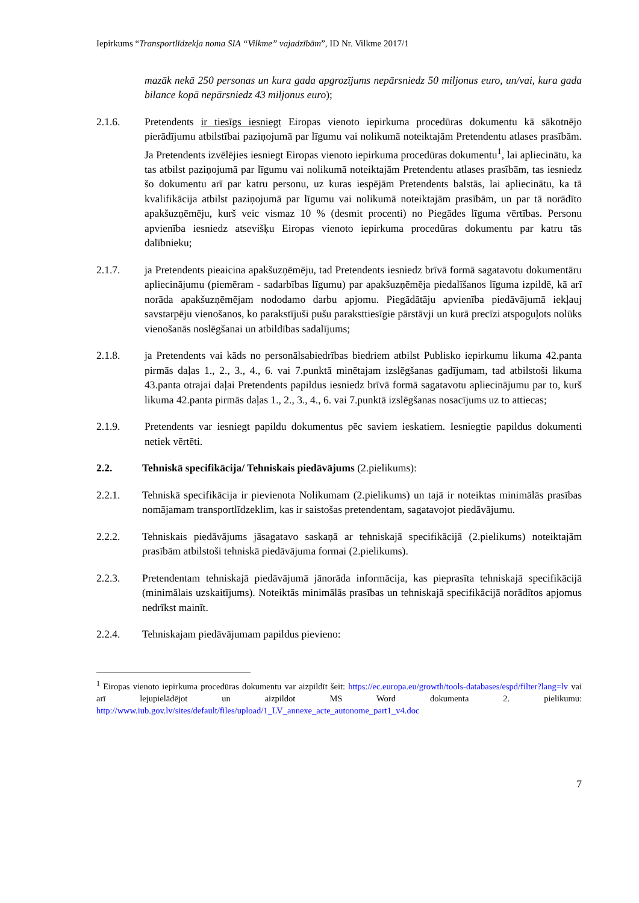Iepirkums “Transportlīdzekļa noma SIA “Vilkme” vajadzībām”, ID Nr. Vilkme 2017/1
mazāk nekā 250 personas un kura gada apgrozījums nepārsniedz 50 miljonus euro, un/vai, kura gada bilance kopā nepārsniedz 43 miljonus euro);
2.1.6. Pretendents ir tiesīgs iesniegt Eiropas vienoto iepirkuma procedūras dokumentu kā sākotnējo pierādījumu atbilstībai paziņojumā par līgumu vai nolikumā noteiktajām Pretendentu atlases prasībām. Ja Pretendents izvēlējies iesniegt Eiropas vienoto iepirkuma procedūras dokumentu<sup>1</sup>, lai apliecinātu, ka tas atbilst paziņojumā par līgumu vai nolikumā noteiktajām Pretendentu atlases prasībām, tas iesniedz šo dokumentu arī par katru personu, uz kuras iespējām Pretendents balstās, lai apliecinātu, ka tā kvalifikācija atbilst paziņojumā par līgumu vai nolikumā noteiktajām prasībām, un par tā norādīto apakšuzņēmēju, kurš veic vismaz 10 % (desmit procenti) no Piegādes līguma vērtības. Personu apvienība iesniedz atsevišķu Eiropas vienoto iepirkuma procedūras dokumentu par katru tās dalībnieku;
2.1.7. ja Pretendents pieaicina apakšuzņēmēju, tad Pretendents iesniedz brīvā formā sagatavotu dokumentāru apliecinājumu (piemēram - sadarbības līgumu) par apakšuzņēmēja piedalīšanos līguma izpildē, kā arī norāda apakšuzņēmējam nododamo darbu apjomu. Piegādātāju apvienība piedāvājumā iekļauj savstarpēju vienošanos, ko parakstījuši pušu paraksttiesīgie pārstāvji un kurā precīzi atspoguļots nolūks vienošanās noslēgšanai un atbildības sadalījums;
2.1.8. ja Pretendents vai kāds no personālsabiedrības biedriem atbilst Publisko iepirkumu likuma 42.panta pirmās daļas 1., 2., 3., 4., 6. vai 7.punktā minētajam izslēgšanas gadījumam, tad atbilstoši likuma 43.panta otrajai daļai Pretendents papildus iesniedz brīvā formā sagatavotu apliecinājumu par to, kurš likuma 42.panta pirmās daļas 1., 2., 3., 4., 6. vai 7.punktā izslēgšanas nosacījums uz to attiecas;
2.1.9. Pretendents var iesniegt papildu dokumentus pēc saviem ieskatiem. Iesniegtie papildus dokumenti netiek vērtēti.
2.2. Tehniskā specifikācija/ Tehniskais piedāvājums (2.pielikums):
2.2.1. Tehniskā specifikācija ir pievienota Nolikumam (2.pielikums) un tajā ir noteiktas minimālās prasības nomājamam transportlīdzeklim, kas ir saistošas pretendentam, sagatavojot piedāvājumu.
2.2.2. Tehniskais piedāvājums jāsagatavo saskaņā ar tehniskajā specifikācijā (2.pielikums) noteiktajām prasībām atbilstoši tehniskā piedāvājuma formai (2.pielikums).
2.2.3. Pretendentam tehniskajā piedāvājumā jānorāda informācija, kas pieprasīta tehniskajā specifikācijā (minimālais uzskaitījums). Noteiktās minimālās prasības un tehniskajā specifikācijā norādītos apjomus nedrīkst mainīt.
2.2.4. Tehniskajam piedāvājumam papildus pievieno:
<sup>1</sup> Eiropas vienoto iepirkuma procedūras dokumentu var aizpildīt šeit: https://ec.europa.eu/growth/tools-databases/espd/filter?lang=lv vai arī lejupielādējot un aizpildot MS Word dokumenta 2. pielikumu: http://www.iub.gov.lv/sites/default/files/upload/1_LV_annexe_acte_autonome_part1_v4.doc
7